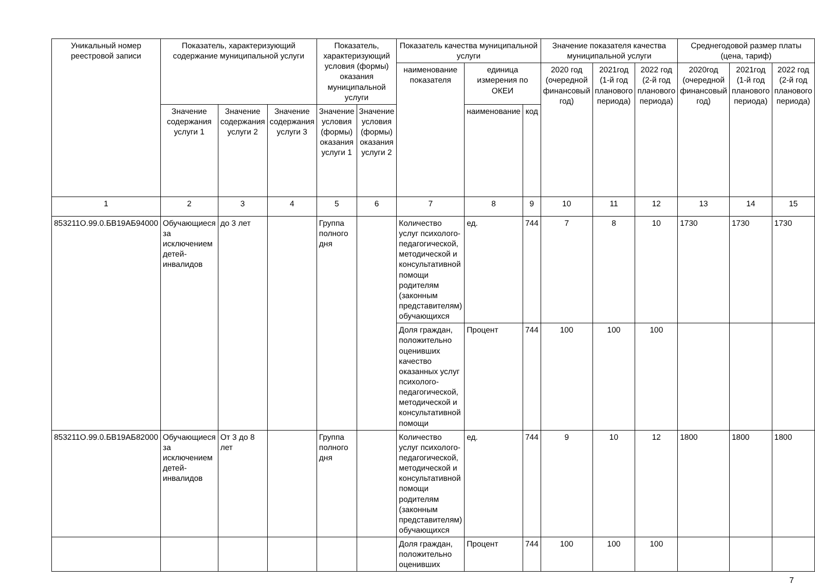| Уникальный номер реестровой записи | Показатель, характеризующий содержание муниципальной услуги | | | Показатель, характеризующий условия (формы) оказания муниципальной услуги | | Показатель качества муниципальной услуги | | | Значение показателя качества муниципальной услуги | | | Среднегодовой размер платы (цена, тариф) | | |
| --- | --- | --- | --- | --- | --- | --- | --- | --- | --- | --- | --- | --- | --- | --- |
| | | | | | | наименование показателя | единица измерения по ОКЕИ | | 2020 год (очередной финансовый год) | 2021год (1-й год планового периода) | 2022 год (2-й год планового периода) | 2020год (очередной финансовый год) | 2021год (1-й год планового периода) | 2022 год (2-й год планового периода) |
| | Значение содержания услуги 1 | Значение содержания услуги 2 | Значение содержания услуги 3 | Значение условия (формы) оказания услуги 1 | Значение условия (формы) оказания услуги 2 | | наименование | код | | | | | | |
| 1 | 2 | 3 | 4 | 5 | 6 | 7 | 8 | 9 | 10 | 11 | 12 | 13 | 14 | 15 |
| 853211О.99.0.БВ19АБ94000 | Обучающиеся за исключением детей-инвалидов | до 3 лет | | Группа полного дня | | Количество услуг психолого-педагогической, методической и консультативной помощи родителям (законным представителям) обучающихся | ед. | 744 | 7 | 8 | 10 | 1730 | 1730 | 1730 |
| | | | | | | Доля граждан, положительно оценивших качество оказанных услуг психолого-педагогической, методической и консультативной помощи | Процент | 744 | 100 | 100 | 100 | | | |
| 853211О.99.0.БВ19АБ82000 | Обучающиеся за исключением детей-инвалидов | От 3 до 8 лет | | Группа полного дня | | Количество услуг психолого-педагогической, методической и консультативной помощи родителям (законным представителям) обучающихся | ед. | 744 | 9 | 10 | 12 | 1800 | 1800 | 1800 |
| | | | | | | Доля граждан, положительно оценивших | Процент | 744 | 100 | 100 | 100 | | | |
7